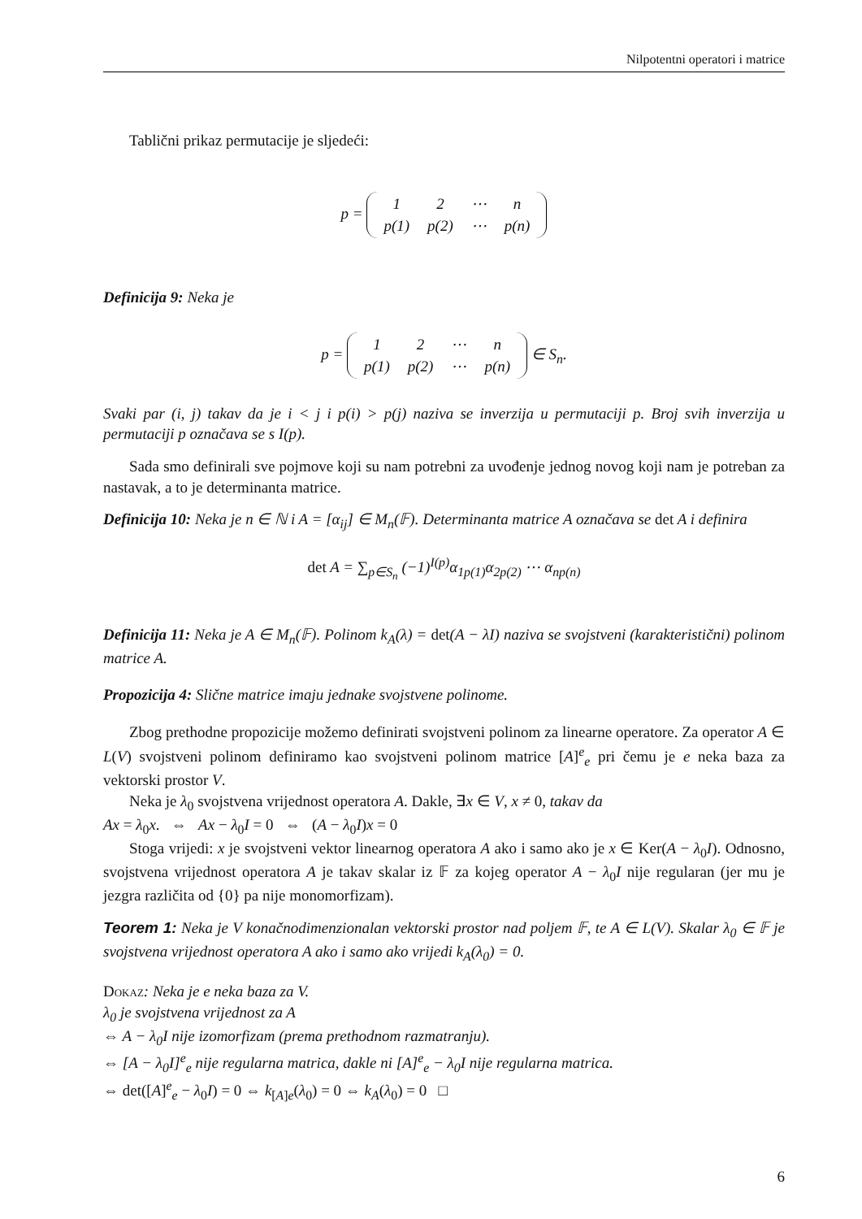Nilpotentni operatori i matrice
Tablični prikaz permutacije je sljedeći:
p =
| 1 | 2 | ⋯ | n |
| p(1) | p(2) | ⋯ | p(n) |
Definicija 9: Neka je
p =
| 1 | 2 | ⋯ | n |
| p(1) | p(2) | ⋯ | p(n) |
∈ S<sub>n</sub>.
Svaki par (i, j) takav da je i < j i p(i) > p(j) naziva se inverzija u permutaciji p. Broj svih inverzija u permutaciji p označava se s I(p).
Sada smo definirali sve pojmove koji su nam potrebni za uvođenje jednog novog koji nam je potreban za nastavak, a to je determinanta matrice.
Definicija 10: Neka je n ∈ ℕ i A = [α<sub>ij</sub>] ∈ M<sub>n</sub>(𝔽). Determinanta matrice A označava se det A i definira
det A = ∑<sub>p∈S<sub>n</sub></sub> (−1)<sup>I(p)</sup>α<sub>1p(1)</sub>α<sub>2p(2)</sub> ⋯ α<sub>np(n)</sub>
Definicija 11: Neka je A ∈ M<sub>n</sub>(𝔽). Polinom k<sub>A</sub>(λ) = det(A − λI) naziva se svojstveni (karakteristični) polinom matrice A.
Propozicija 4: Slične matrice imaju jednake svojstvene polinome.
Zbog prethodne propozicije možemo definirati svojstveni polinom za linearne operatore. Za operator A ∈ L(V) svojstveni polinom definiramo kao svojstveni polinom matrice [A]<sup>e</sup><sub>e</sub> pri čemu je e neka baza za vektorski prostor V.
Neka je λ<sub>0</sub> svojstvena vrijednost operatora A. Dakle, ∃x ∈ V, x ≠ 0, takav da
Ax = λ<sub>0</sub>x. ⇔ Ax − λ<sub>0</sub>I = 0 ⇔ (A − λ<sub>0</sub>I)x = 0
Stoga vrijedi: x je svojstveni vektor linearnog operatora A ako i samo ako je x ∈ Ker(A − λ<sub>0</sub>I). Odnosno, svojstvena vrijednost operatora A je takav skalar iz 𝔽 za kojeg operator A − λ<sub>0</sub>I nije regularan (jer mu je jezgra različita od {0} pa nije monomorfizam).
Teorem 1: Neka je V konačnodimenzionalan vektorski prostor nad poljem 𝔽, te A ∈ L(V). Skalar λ<sub>0</sub> ∈ 𝔽 je svojstvena vrijednost operatora A ako i samo ako vrijedi k<sub>A</sub>(λ<sub>0</sub>) = 0.
Dokaz: Neka je e neka baza za V.
λ<sub>0</sub> je svojstvena vrijednost za A
⇔ A − λ<sub>0</sub>I nije izomorfizam (prema prethodnom razmatranju).
⇔ [A − λ<sub>0</sub>I]<sup>e</sup><sub>e</sub> nije regularna matrica, dakle ni [A]<sup>e</sup><sub>e</sub> − λ<sub>0</sub>I nije regularna matrica.
⇔ det([A]<sup>e</sup><sub>e</sub> − λ<sub>0</sub>I) = 0 ⇔ k<sub>[A]e</sub>(λ<sub>0</sub>) = 0 ⇔ k<sub>A</sub>(λ<sub>0</sub>) = 0 □
6